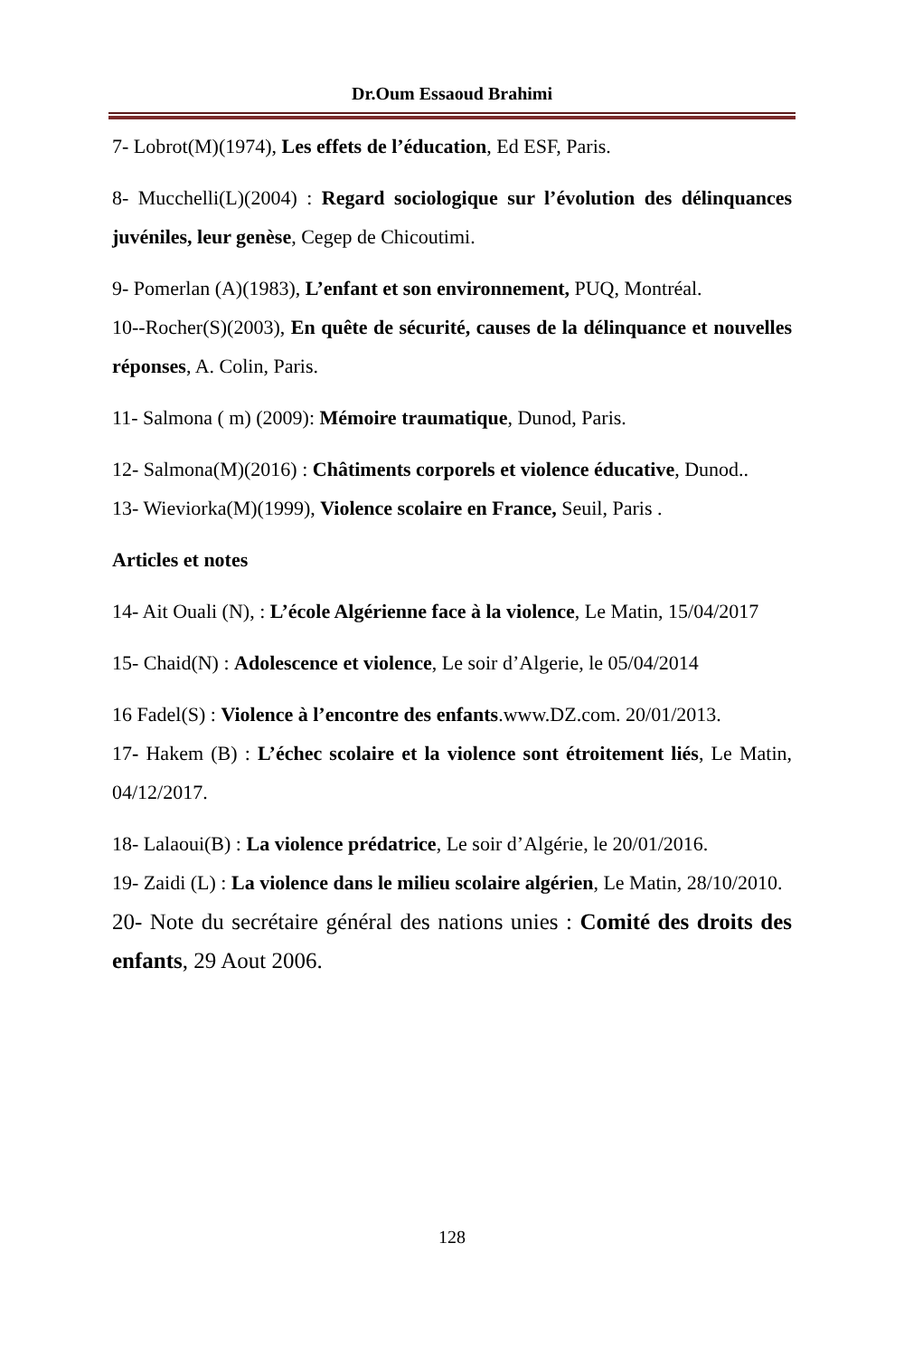Dr.Oum Essaoud Brahimi
7- Lobrot(M)(1974), Les effets de l’éducation, Ed ESF, Paris.
8- Mucchelli(L)(2004) : Regard sociologique sur l’évolution des délinquances juvéniles, leur genèse, Cegep de Chicoutimi.
9- Pomerlan (A)(1983), L’enfant et son environnement, PUQ, Montréal.
10--Rocher(S)(2003), En quête de sécurité, causes de la délinquance et nouvelles réponses, A. Colin, Paris.
11- Salmona ( m) (2009): Mémoire traumatique, Dunod, Paris.
12- Salmona(M)(2016) : Châtiments corporels et violence éducative, Dunod..
13- Wieviorka(M)(1999), Violence scolaire en France, Seuil, Paris .
Articles et notes
14- Ait Ouali (N), : L’école Algérienne face à la violence, Le Matin, 15/04/2017
15- Chaid(N) : Adolescence et violence, Le soir d’Algerie, le 05/04/2014
16 Fadel(S) : Violence à l’encontre des enfants.www.DZ.com. 20/01/2013.
17- Hakem (B) : L’échec scolaire et la violence sont étroitement liés, Le Matin, 04/12/2017.
18- Lalaoui(B) : La violence prédatrice, Le soir d’Algérie, le 20/01/2016.
19- Zaidi (L) : La violence dans le milieu scolaire algérien, Le Matin, 28/10/2010.
20- Note du secrétaire général des nations unies : Comité des droits des enfants, 29 Aout 2006.
128